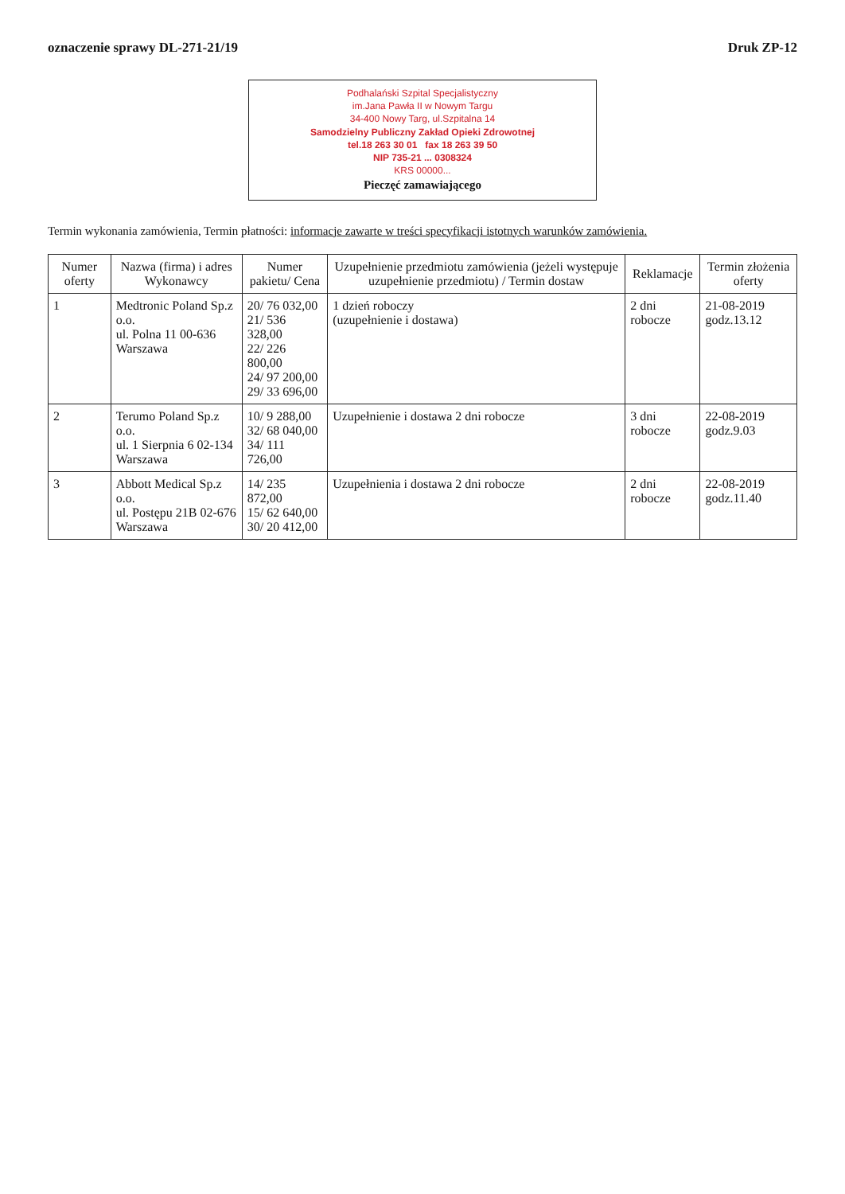oznaczenie sprawy DL-271-21/19 Druk ZP-12
Podhalański Szpital Specjalistyczny
im.Jana Pawła II w Nowym Targu
34-400 Nowy Targ, ul.Szpitalna 14
Samodzielny Publiczny Zakład Opieki Zdrowotnej
tel.18 263 30 01 fax 18 263 39 50
NIP 735-21 ... 0308324
KRS 00000...
Pieczęć zamawiającego
Termin wykonania zamówienia, Termin płatności: informacje zawarte w treści specyfikacji istotnych warunków zamówienia.
| Numer oferty | Nazwa (firma) i adres Wykonawcy | Numer pakietu/ Cena | Uzupełnienie przedmiotu zamówienia (jeżeli występuje uzupełnienie przedmiotu) / Termin dostaw | Reklamacje | Termin złożenia oferty |
| --- | --- | --- | --- | --- | --- |
| 1 | Medtronic Poland Sp.z o.o. ul. Polna 11 00-636 Warszawa | 20/ 76 032,00 21/ 536 328,00 22/ 226 800,00 24/ 97 200,00 29/ 33 696,00 | 1 dzień roboczy (uzupełnienie i dostawa) | 2 dni robocze | 21-08-2019 godz.13.12 |
| 2 | Terumo Poland Sp.z o.o. ul. 1 Sierpnia 6 02-134 Warszawa | 10/ 9 288,00 32/ 68 040,00 34/ 111 726,00 | Uzupełnienie i dostawa 2 dni robocze | 3 dni robocze | 22-08-2019 godz.9.03 |
| 3 | Abbott Medical Sp.z o.o. ul. Postępu 21B 02-676 Warszawa | 14/ 235 872,00 15/ 62 640,00 30/ 20 412,00 | Uzupełnienia i dostawa 2 dni robocze | 2 dni robocze | 22-08-2019 godz.11.40 |